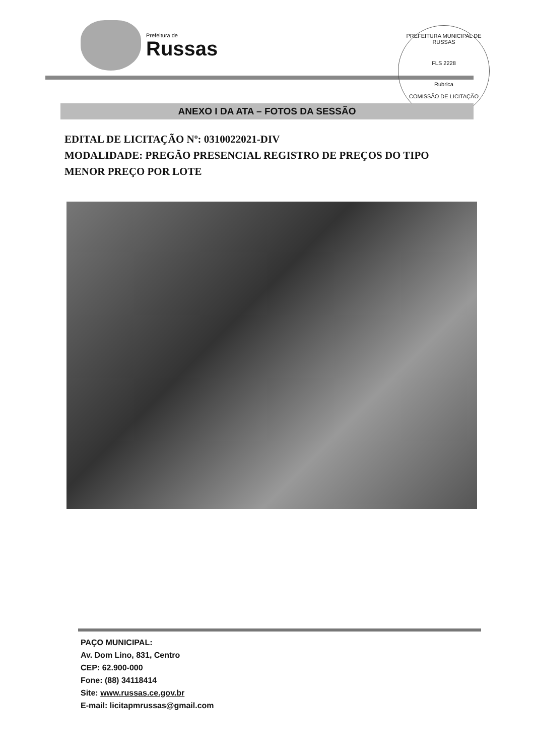Prefeitura de
Russas
PREFEITURA MUNICIPAL DE RUSSAS
FLS 2228
Rubrica
COMISSÃO DE LICITAÇÃO
ANEXO I DA ATA – FOTOS DA SESSÃO
EDITAL DE LICITAÇÃO Nº: 0310022021-DIV
MODALIDADE: PREGÃO PRESENCIAL REGISTRO DE PREÇOS DO TIPO MENOR PREÇO POR LOTE
PAÇO MUNICIPAL:
Av. Dom Lino, 831, Centro
CEP: 62.900-000
Fone: (88) 34118414
Site: www.russas.ce.gov.br
E-mail: licitapmrussas@gmail.com